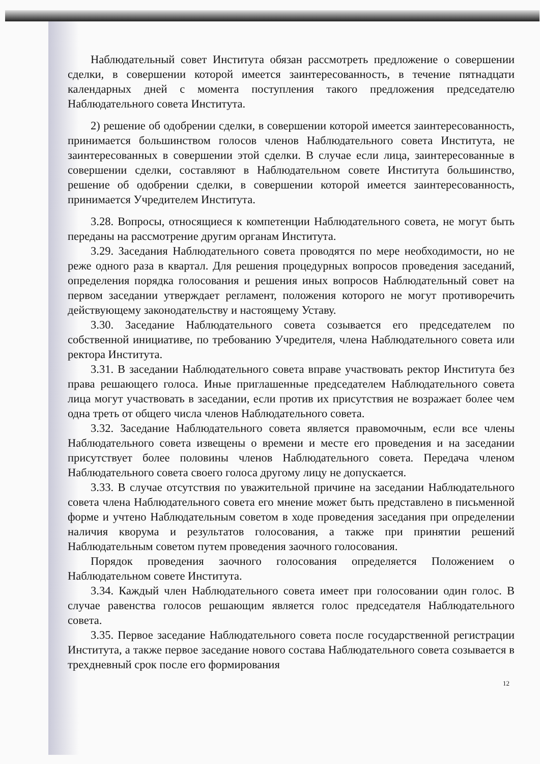Наблюдательный совет Института обязан рассмотреть предложение о совершении сделки, в совершении которой имеется заинтересованность, в течение пятнадцати календарных дней с момента поступления такого предложения председателю Наблюдательного совета Института.
2) решение об одобрении сделки, в совершении которой имеется заинтересованность, принимается большинством голосов членов Наблюдательного совета Института, не заинтересованных в совершении этой сделки. В случае если лица, заинтересованные в совершении сделки, составляют в Наблюдательном совете Института большинство, решение об одобрении сделки, в совершении которой имеется заинтересованность, принимается Учредителем Института.
3.28. Вопросы, относящиеся к компетенции Наблюдательного совета, не могут быть переданы на рассмотрение другим органам Института.
3.29. Заседания Наблюдательного совета проводятся по мере необходимости, но не реже одного раза в квартал. Для решения процедурных вопросов проведения заседаний, определения порядка голосования и решения иных вопросов Наблюдательный совет на первом заседании утверждает регламент, положения которого не могут противоречить действующему законодательству и настоящему Уставу.
3.30. Заседание Наблюдательного совета созывается его председателем по собственной инициативе, по требованию Учредителя, члена Наблюдательного совета или ректора Института.
3.31. В заседании Наблюдательного совета вправе участвовать ректор Института без права решающего голоса. Иные приглашенные председателем Наблюдательного совета лица могут участвовать в заседании, если против их присутствия не возражает более чем одна треть от общего числа членов Наблюдательного совета.
3.32. Заседание Наблюдательного совета является правомочным, если все члены Наблюдательного совета извещены о времени и месте его проведения и на заседании присутствует более половины членов Наблюдательного совета. Передача членом Наблюдательного совета своего голоса другому лицу не допускается.
3.33. В случае отсутствия по уважительной причине на заседании Наблюдательного совета члена Наблюдательного совета его мнение может быть представлено в письменной форме и учтено Наблюдательным советом в ходе проведения заседания при определении наличия кворума и результатов голосования, а также при принятии решений Наблюдательным советом путем проведения заочного голосования.
Порядок проведения заочного голосования определяется Положением о Наблюдательном совете Института.
3.34. Каждый член Наблюдательного совета имеет при голосовании один голос. В случае равенства голосов решающим является голос председателя Наблюдательного совета.
3.35. Первое заседание Наблюдательного совета после государственной регистрации Института, а также первое заседание нового состава Наблюдательного совета созывается в трехдневный срок после его формирования
12